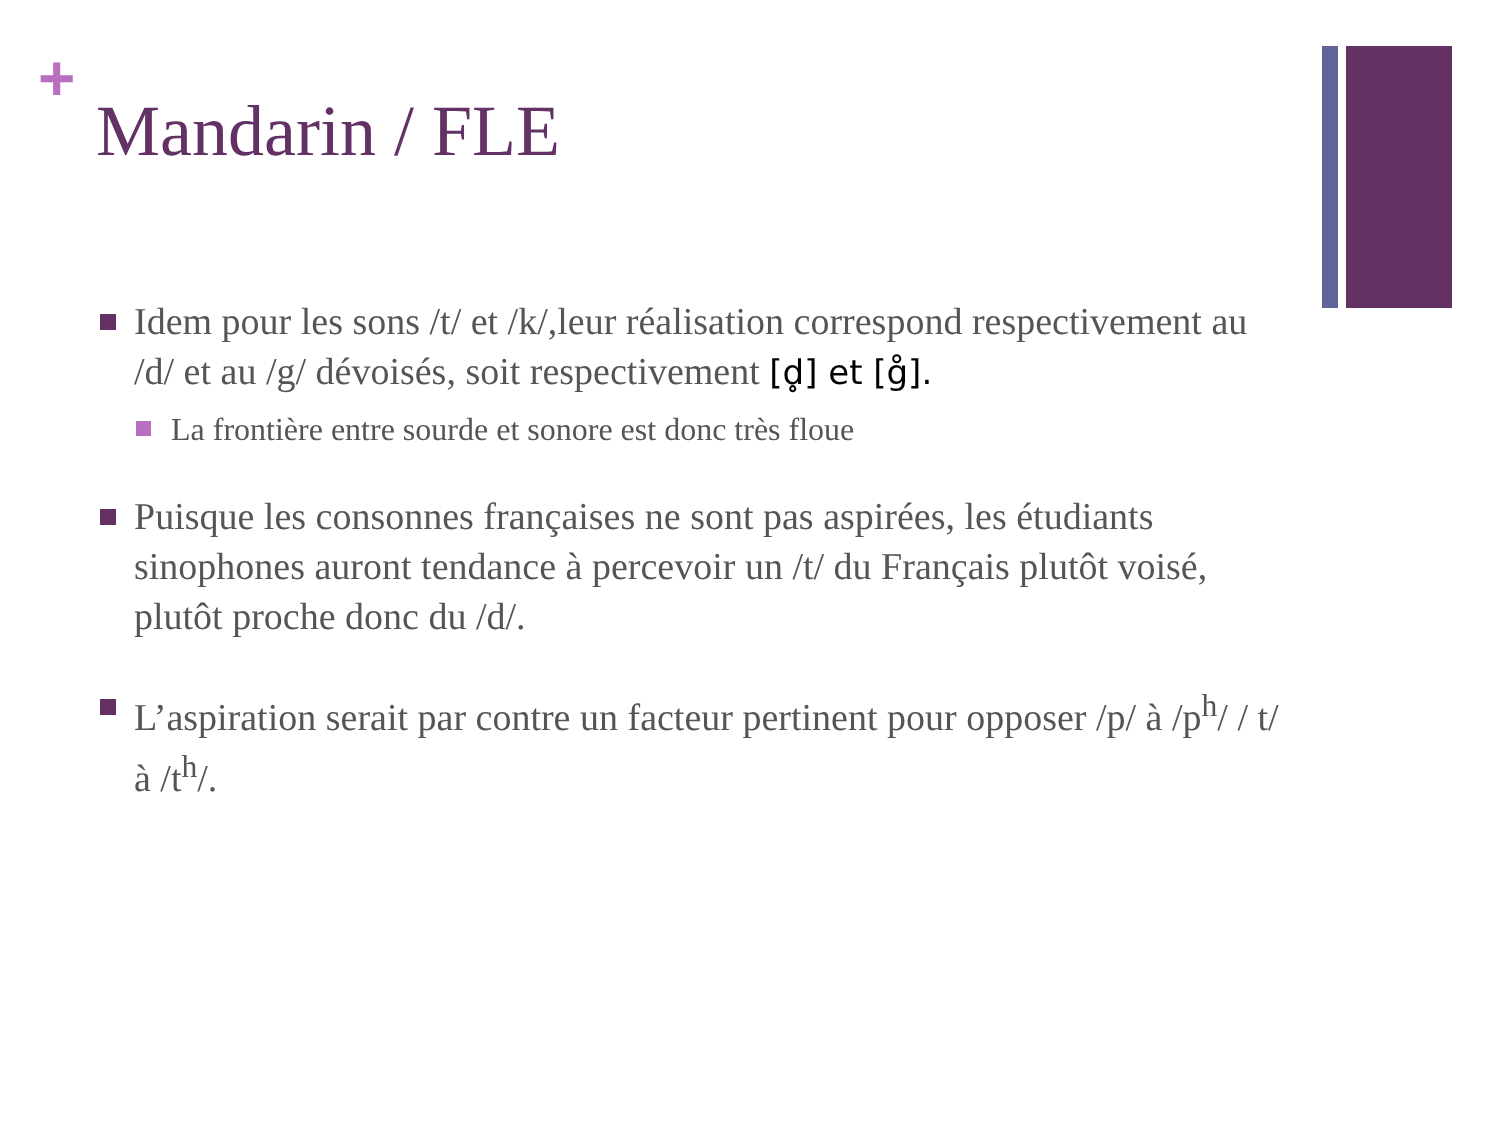+
Mandarin / FLE
Idem pour les sons /t/ et /k/,leur réalisation correspond respectivement au /d/ et au /g/ dévoisés, soit respectivement [d̥] et [g̊].
La frontière entre sourde et sonore est donc très floue
Puisque les consonnes françaises ne sont pas aspirées, les étudiants sinophones auront tendance à percevoir un /t/ du Français plutôt voisé, plutôt proche donc du /d/.
L’aspiration serait par contre un facteur pertinent pour opposer /p/ à /p<sup>h</sup>/ / t/ à /t<sup>h</sup>/.